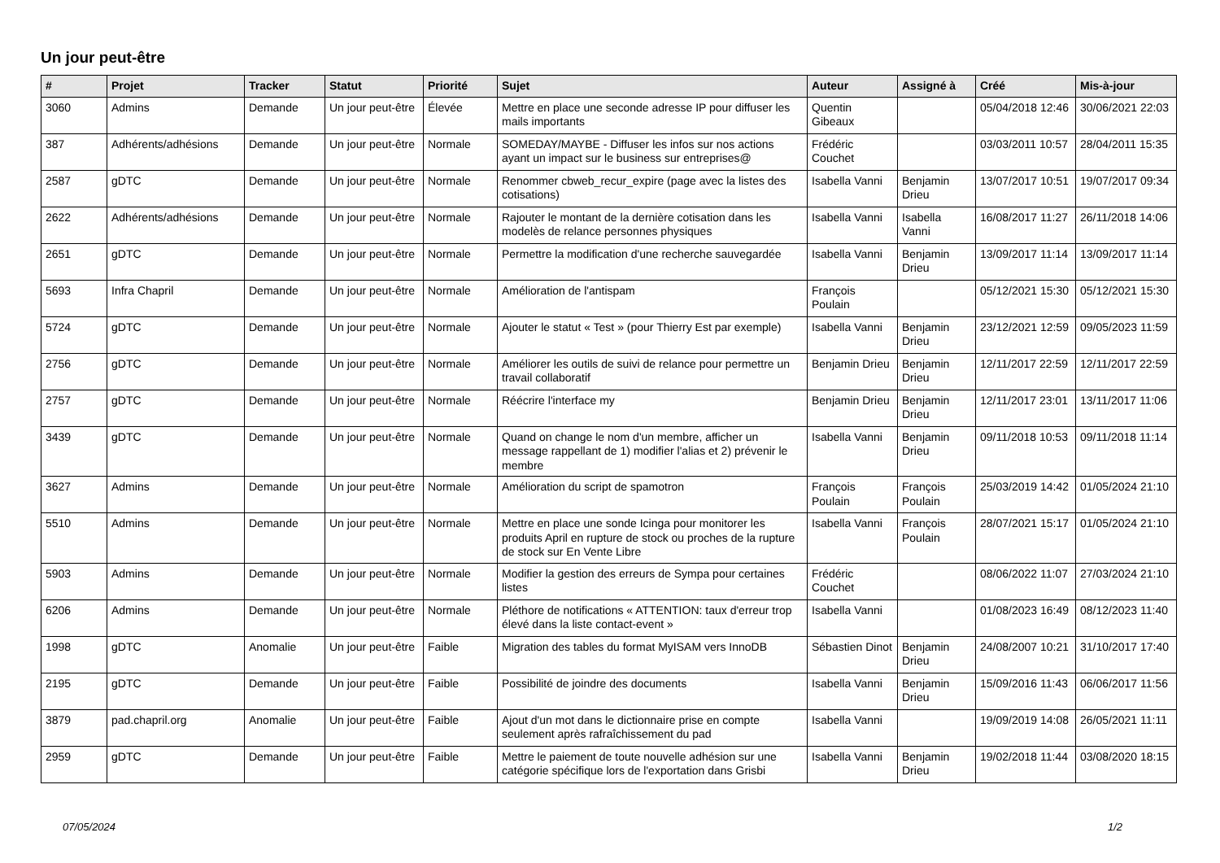Un jour peut-être
| # | Projet | Tracker | Statut | Priorité | Sujet | Auteur | Assigné à | Créé | Mis-à-jour |
| --- | --- | --- | --- | --- | --- | --- | --- | --- | --- |
| 3060 | Admins | Demande | Un jour peut-être | Élevée | Mettre en place une seconde adresse IP pour diffuser les mails importants | Quentin Gibeaux | | 05/04/2018 12:46 | 30/06/2021 22:03 |
| 387 | Adhérents/adhésions | Demande | Un jour peut-être | Normale | SOMEDAY/MAYBE - Diffuser les infos sur nos actions ayant un impact sur le business sur entreprises@ | Frédéric Couchet | | 03/03/2011 10:57 | 28/04/2011 15:35 |
| 2587 | gDTC | Demande | Un jour peut-être | Normale | Renommer cbweb_recur_expire (page avec la listes des cotisations) | Isabella Vanni | Benjamin Drieu | 13/07/2017 10:51 | 19/07/2017 09:34 |
| 2622 | Adhérents/adhésions | Demande | Un jour peut-être | Normale | Rajouter le montant de la dernière cotisation dans les modelès de relance personnes physiques | Isabella Vanni | Isabella Vanni | 16/08/2017 11:27 | 26/11/2018 14:06 |
| 2651 | gDTC | Demande | Un jour peut-être | Normale | Permettre la modification d'une recherche sauvegardée | Isabella Vanni | Benjamin Drieu | 13/09/2017 11:14 | 13/09/2017 11:14 |
| 5693 | Infra Chapril | Demande | Un jour peut-être | Normale | Amélioration de l'antispam | François Poulain | | 05/12/2021 15:30 | 05/12/2021 15:30 |
| 5724 | gDTC | Demande | Un jour peut-être | Normale | Ajouter le statut « Test » (pour Thierry Est par exemple) | Isabella Vanni | Benjamin Drieu | 23/12/2021 12:59 | 09/05/2023 11:59 |
| 2756 | gDTC | Demande | Un jour peut-être | Normale | Améliorer les outils de suivi de relance pour permettre un travail collaboratif | Benjamin Drieu | Benjamin Drieu | 12/11/2017 22:59 | 12/11/2017 22:59 |
| 2757 | gDTC | Demande | Un jour peut-être | Normale | Réécrire l'interface my | Benjamin Drieu | Benjamin Drieu | 12/11/2017 23:01 | 13/11/2017 11:06 |
| 3439 | gDTC | Demande | Un jour peut-être | Normale | Quand on change le nom d'un membre, afficher un message rappellant de 1) modifier l'alias et 2) prévenir le membre | Isabella Vanni | Benjamin Drieu | 09/11/2018 10:53 | 09/11/2018 11:14 |
| 3627 | Admins | Demande | Un jour peut-être | Normale | Amélioration du script de spamotron | François Poulain | François Poulain | 25/03/2019 14:42 | 01/05/2024 21:10 |
| 5510 | Admins | Demande | Un jour peut-être | Normale | Mettre en place une sonde Icinga pour monitorer les produits April en rupture de stock ou proches de la rupture de stock sur En Vente Libre | Isabella Vanni | François Poulain | 28/07/2021 15:17 | 01/05/2024 21:10 |
| 5903 | Admins | Demande | Un jour peut-être | Normale | Modifier la gestion des erreurs de Sympa pour certaines listes | Frédéric Couchet | | 08/06/2022 11:07 | 27/03/2024 21:10 |
| 6206 | Admins | Demande | Un jour peut-être | Normale | Pléthore de notifications « ATTENTION: taux d'erreur trop élevé dans la liste contact-event » | Isabella Vanni | | 01/08/2023 16:49 | 08/12/2023 11:40 |
| 1998 | gDTC | Anomalie | Un jour peut-être | Faible | Migration des tables du format MyISAM vers InnoDB | Sébastien Dinot | Benjamin Drieu | 24/08/2007 10:21 | 31/10/2017 17:40 |
| 2195 | gDTC | Demande | Un jour peut-être | Faible | Possibilité de joindre des documents | Isabella Vanni | Benjamin Drieu | 15/09/2016 11:43 | 06/06/2017 11:56 |
| 3879 | pad.chapril.org | Anomalie | Un jour peut-être | Faible | Ajout d'un mot dans le dictionnaire prise en compte seulement après rafraîchissement du pad | Isabella Vanni | | 19/09/2019 14:08 | 26/05/2021 11:11 |
| 2959 | gDTC | Demande | Un jour peut-être | Faible | Mettre le paiement de toute nouvelle adhésion sur une catégorie spécifique lors de l'exportation dans Grisbi | Isabella Vanni | Benjamin Drieu | 19/02/2018 11:44 | 03/08/2020 18:15 |
07/05/2024 1/2